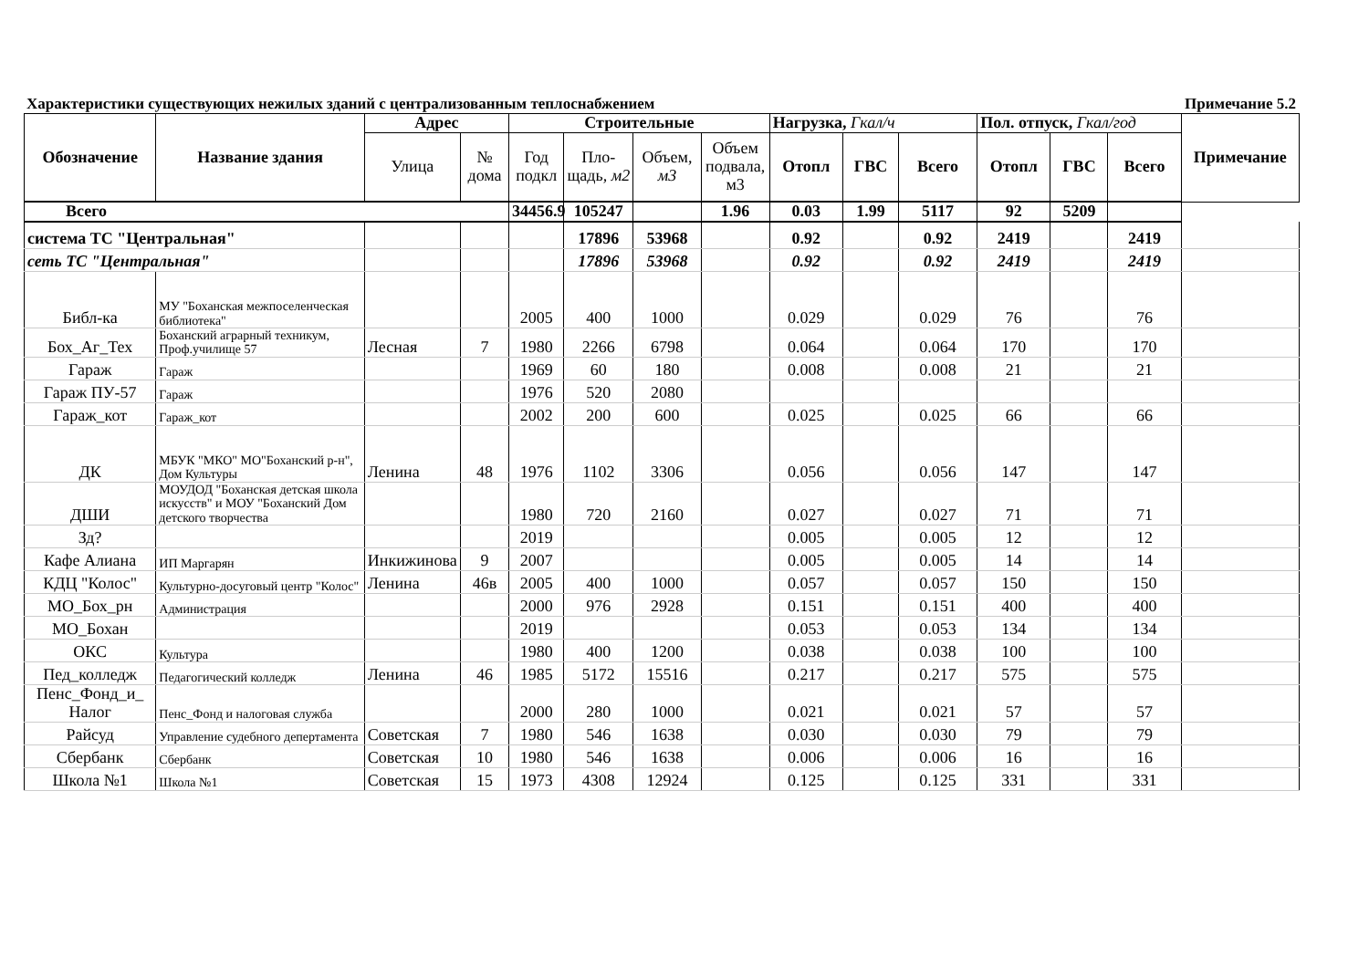Характеристики существующих нежилых зданий с централизованным теплоснабжением Примечание 5.2
| Обозначение | Название здания | Адрес | | Строительные | | | | Нагрузка, Гкал/ч | | | Пол. отпуск, Гкал/год | | | Примечание |
| --- | --- | --- | --- | --- | --- | --- | --- | --- | --- | --- | --- | --- | --- | --- |
| | | Улица | № дома | Год подкл | Пло-щадь, м2 | Объем, м3 | Объем подвала, м3 | Отопл | ГВС | Всего | Отопл | ГВС | Всего | |
| Всего | | | | 34456.9 | 105247 | | 1.96 | 0.03 | 1.99 | 5117 | 92 | 5209 | | |
| система ТС "Центральная" | | | | | 17896 | 53968 | | 0.92 | | 0.92 | 2419 | | 2419 | |
| сеть ТС "Центральная" | | | | | 17896 | 53968 | | 0.92 | | 0.92 | 2419 | | 2419 | |
| Библ-ка | МУ "Боханская межпоселенческая библиотека" | | | 2005 | 400 | 1000 | | 0.029 | | 0.029 | 76 | | 76 | |
| Бох_Аг_Тех | Боханский аграрный техникум, Проф.училище 57 | Лесная | 7 | 1980 | 2266 | 6798 | | 0.064 | | 0.064 | 170 | | 170 | |
| Гараж | Гараж | | | 1969 | 60 | 180 | | 0.008 | | 0.008 | 21 | | 21 | |
| Гараж ПУ-57 | Гараж | | | 1976 | 520 | 2080 | | | | | | | | |
| Гараж_кот | Гараж_кот | | | 2002 | 200 | 600 | | 0.025 | | 0.025 | 66 | | 66 | |
| ДК | МБУК "МКО" МО"Боханский р-н", Дом Культуры | Ленина | 48 | 1976 | 1102 | 3306 | | 0.056 | | 0.056 | 147 | | 147 | |
| ДШИ | МОУДОД "Боханская детская школа искусств" и МОУ "Боханский Дом детского творчества | | | 1980 | 720 | 2160 | | 0.027 | | 0.027 | 71 | | 71 | |
| Зд? | | | | 2019 | | | | 0.005 | | 0.005 | 12 | | 12 | |
| Кафе Алиана | ИП Маргарян | Инкижинова | 9 | 2007 | | | | 0.005 | | 0.005 | 14 | | 14 | |
| КДЦ "Колос" | Культурно-досуговый центр "Колос" | Ленина | 46в | 2005 | 400 | 1000 | | 0.057 | | 0.057 | 150 | | 150 | |
| МО_Бох_рн | Администрация | | | 2000 | 976 | 2928 | | 0.151 | | 0.151 | 400 | | 400 | |
| МО_Бохан | | | | 2019 | | | | 0.053 | | 0.053 | 134 | | 134 | |
| ОКС | Культура | | | 1980 | 400 | 1200 | | 0.038 | | 0.038 | 100 | | 100 | |
| Пед_колледж | Педагогический колледж | Ленина | 46 | 1985 | 5172 | 15516 | | 0.217 | | 0.217 | 575 | | 575 | |
| Пенс_Фонд_и_ Налог | Пенс_Фонд и налоговая служба | | | 2000 | 280 | 1000 | | 0.021 | | 0.021 | 57 | | 57 | |
| Райсуд | Управление судебного депертамента | Советская | 7 | 1980 | 546 | 1638 | | 0.030 | | 0.030 | 79 | | 79 | |
| Сбербанк | Сбербанк | Советская | 10 | 1980 | 546 | 1638 | | 0.006 | | 0.006 | 16 | | 16 | |
| Школа №1 | Школа №1 | Советская | 15 | 1973 | 4308 | 12924 | | 0.125 | | 0.125 | 331 | | 331 | |